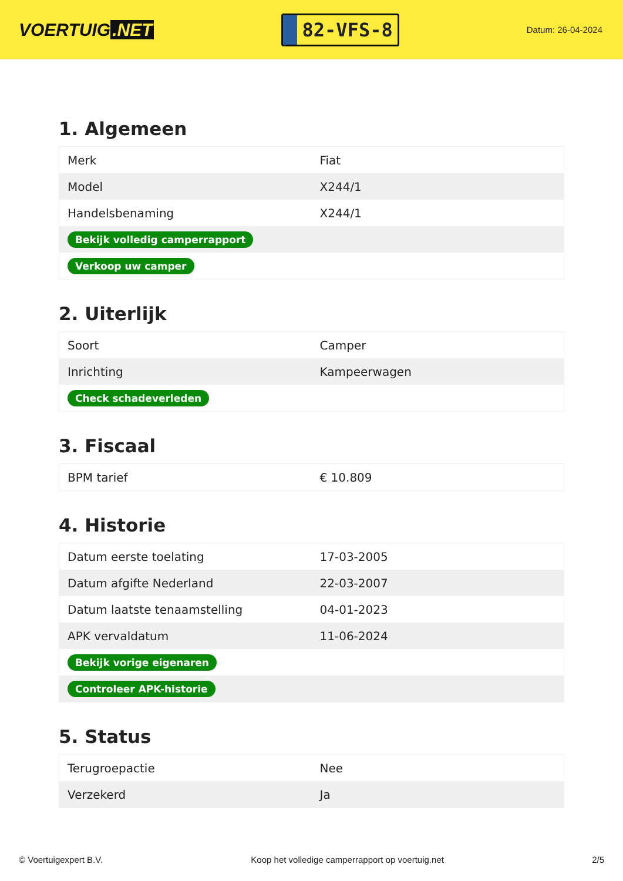VOERTUIG.NET
82-VFS-8
Datum: 26-04-2024
1. Algemeen
| Merk | Fiat |
| Model | X244/1 |
| Handelsbenaming | X244/1 |
| Bekijk volledig camperrapport | |
| Verkoop uw camper | |
2. Uiterlijk
| Soort | Camper |
| Inrichting | Kampeerwagen |
| Check schadeverleden | |
3. Fiscaal
| BPM tarief | € 10.809 |
4. Historie
| Datum eerste toelating | 17-03-2005 |
| Datum afgifte Nederland | 22-03-2007 |
| Datum laatste tenaamstelling | 04-01-2023 |
| APK vervaldatum | 11-06-2024 |
| Bekijk vorige eigenaren | |
| Controleer APK-historie | |
5. Status
| Terugroepactie | Nee |
| Verzekerd | Ja |
© Voertuigexpert B.V. Koop het volledige camperrapport op voertuig.net 2/5